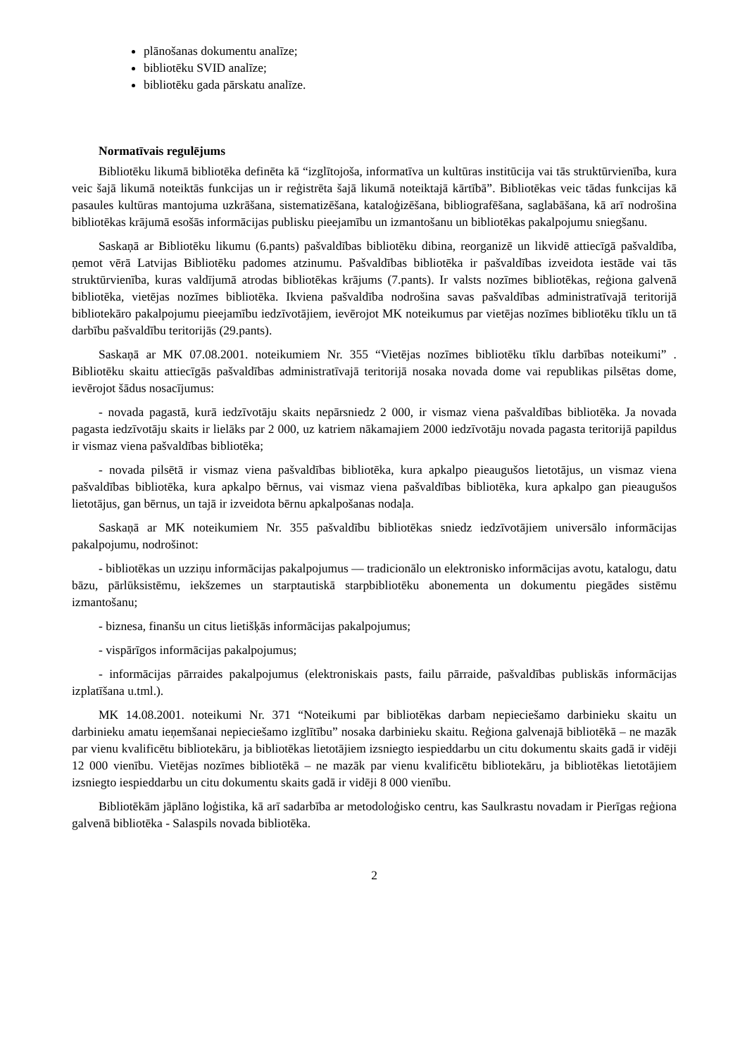plānošanas dokumentu analīze;
bibliotēku SVID analīze;
bibliotēku gada pārskatu analīze.
Normatīvais regulējums
Bibliotēku likumā bibliotēka definēta kā “izglītojoša, informatīva un kultūras institūcija vai tās struktūrvienība, kura veic šajā likumā noteiktās funkcijas un ir reģistrēta šajā likumā noteiktajā kārtībā”. Bibliotēkas veic tādas funkcijas kā pasaules kultūras mantojuma uzkrāšana, sistematizēšana, kataloģizēšana, bibliografēšana, saglabāšana, kā arī nodrošina bibliotēkas krājumā esošās informācijas publisku pieejamību un izmantošanu un bibliotēkas pakalpojumu sniegšanu.
Saskaņā ar Bibliotēku likumu (6.pants) pašvaldības bibliotēku dibina, reorganizē un likvidē attiecīgā pašvaldība, ņemot vērā Latvijas Bibliotēku padomes atzinumu. Pašvaldības bibliotēka ir pašvaldības izveidota iestāde vai tās struktūrvienība, kuras valdījumā atrodas bibliotēkas krājums (7.pants). Ir valsts nozīmes bibliotēkas, reģiona galvenā bibliotēka, vietējas nozīmes bibliotēka. Ikviena pašvaldība nodrošina savas pašvaldības administratīvajā teritorijā bibliotekāro pakalpojumu pieejamību iedzīvotājiem, ievērojot MK noteikumus par vietējas nozīmes bibliotēku tīklu un tā darbību pašvaldību teritorijās (29.pants).
Saskaņā ar MK 07.08.2001. noteikumiem Nr. 355 “Vietējas nozīmes bibliotēku tīklu darbības noteikumi” . Bibliotēku skaitu attiecīgās pašvaldības administratīvajā teritorijā nosaka novada dome vai republikas pilsētas dome, ievērojot šādus nosacījumus:
- novada pagastā, kurā iedzīvotāju skaits nepārsniedz 2 000, ir vismaz viena pašvaldības bibliotēka. Ja novada pagasta iedzīvotāju skaits ir lielāks par 2 000, uz katriem nākamajiem 2000 iedzīvotāju novada pagasta teritorijā papildus ir vismaz viena pašvaldības bibliotēka;
- novada pilsētā ir vismaz viena pašvaldības bibliotēka, kura apkalpo pieaugušos lietotājus, un vismaz viena pašvaldības bibliotēka, kura apkalpo bērnus, vai vismaz viena pašvaldības bibliotēka, kura apkalpo gan pieaugušos lietotājus, gan bērnus, un tajā ir izveidota bērnu apkalpošanas nodaļa.
Saskaņā ar MK noteikumiem Nr. 355 pašvaldību bibliotēkas sniedz iedzīvotājiem universālo informācijas pakalpojumu, nodrošinot:
- bibliotēkas un uzziņu informācijas pakalpojumus — tradicionālo un elektronisko informācijas avotu, katalogu, datu bāzu, pārlūksistēmu, iekšzemes un starptautiskā starpbibliotēku abonementa un dokumentu piegādes sistēmu izmantošanu;
- biznesa, finanšu un citus lietišķās informācijas pakalpojumus;
- vispārīgos informācijas pakalpojumus;
- informācijas pārraides pakalpojumus (elektroniskais pasts, failu pārraide, pašvaldības publiskās informācijas izplatīšana u.tml.).
MK 14.08.2001. noteikumi Nr. 371 “Noteikumi par bibliotēkas darbam nepieciešamo darbinieku skaitu un darbinieku amatu ieņemšanai nepieciešamo izglītību” nosaka darbinieku skaitu. Reģiona galvenajā bibliotēkā – ne mazāk par vienu kvalificētu bibliotekāru, ja bibliotēkas lietotājiem izsniegto iespieddarbu un citu dokumentu skaits gadā ir vidēji 12 000 vienību. Vietējas nozīmes bibliotēkā – ne mazāk par vienu kvalificētu bibliotekāru, ja bibliotēkas lietotājiem izsniegto iespieddarbu un citu dokumentu skaits gadā ir vidēji 8 000 vienību.
Bibliotēkām jāplāno loģistika, kā arī sadarbība ar metodoloģisko centru, kas Saulkrastu novadam ir Pierīgas reģiona galvenā bibliotēka - Salaspils novada bibliotēka.
2